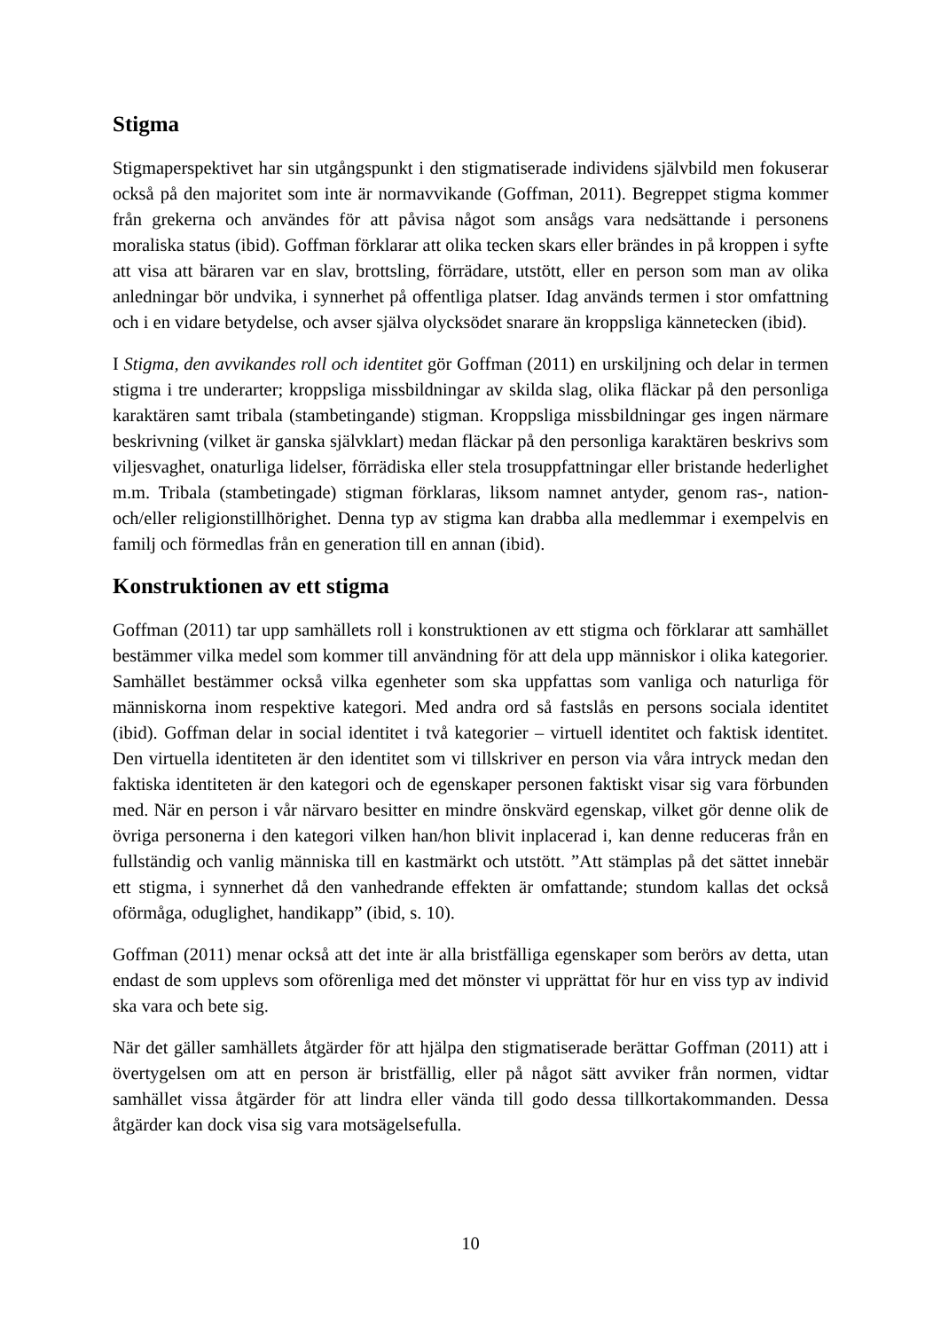Stigma
Stigmaperspektivet har sin utgångspunkt i den stigmatiserade individens självbild men fokuserar också på den majoritet som inte är normavvikande (Goffman, 2011). Begreppet stigma kommer från grekerna och användes för att påvisa något som ansågs vara nedsättande i personens moraliska status (ibid). Goffman förklarar att olika tecken skars eller brändes in på kroppen i syfte att visa att bäraren var en slav, brottsling, förrädare, utstött, eller en person som man av olika anledningar bör undvika, i synnerhet på offentliga platser. Idag används termen i stor omfattning och i en vidare betydelse, och avser själva olycksödet snarare än kroppsliga kännetecken (ibid).
I Stigma, den avvikandes roll och identitet gör Goffman (2011) en urskiljning och delar in termen stigma i tre underarter; kroppsliga missbildningar av skilda slag, olika fläckar på den personliga karaktären samt tribala (stambetingande) stigman. Kroppsliga missbildningar ges ingen närmare beskrivning (vilket är ganska självklart) medan fläckar på den personliga karaktären beskrivs som viljesvaghet, onaturliga lidelser, förrädiska eller stela trosuppfattningar eller bristande hederlighet m.m. Tribala (stambetingade) stigman förklaras, liksom namnet antyder, genom ras-, nation- och/eller religionstillhörighet. Denna typ av stigma kan drabba alla medlemmar i exempelvis en familj och förmedlas från en generation till en annan (ibid).
Konstruktionen av ett stigma
Goffman (2011) tar upp samhällets roll i konstruktionen av ett stigma och förklarar att samhället bestämmer vilka medel som kommer till användning för att dela upp människor i olika kategorier. Samhället bestämmer också vilka egenheter som ska uppfattas som vanliga och naturliga för människorna inom respektive kategori. Med andra ord så fastslås en persons sociala identitet (ibid). Goffman delar in social identitet i två kategorier – virtuell identitet och faktisk identitet. Den virtuella identiteten är den identitet som vi tillskriver en person via våra intryck medan den faktiska identiteten är den kategori och de egenskaper personen faktiskt visar sig vara förbunden med. När en person i vår närvaro besitter en mindre önskvärd egenskap, vilket gör denne olik de övriga personerna i den kategori vilken han/hon blivit inplacerad i, kan denne reduceras från en fullständig och vanlig människa till en kastmärkt och utstött. ”Att stämplas på det sättet innebär ett stigma, i synnerhet då den vanhedrande effekten är omfattande; stundom kallas det också oförmåga, oduglighet, handikapp” (ibid, s. 10).
Goffman (2011) menar också att det inte är alla bristfälliga egenskaper som berörs av detta, utan endast de som upplevs som oförenliga med det mönster vi upprättat för hur en viss typ av individ ska vara och bete sig.
När det gäller samhällets åtgärder för att hjälpa den stigmatiserade berättar Goffman (2011) att i övertygelsen om att en person är bristfällig, eller på något sätt avviker från normen, vidtar samhället vissa åtgärder för att lindra eller vända till godo dessa tillkortakommanden. Dessa åtgärder kan dock visa sig vara motsägelsefulla.
10